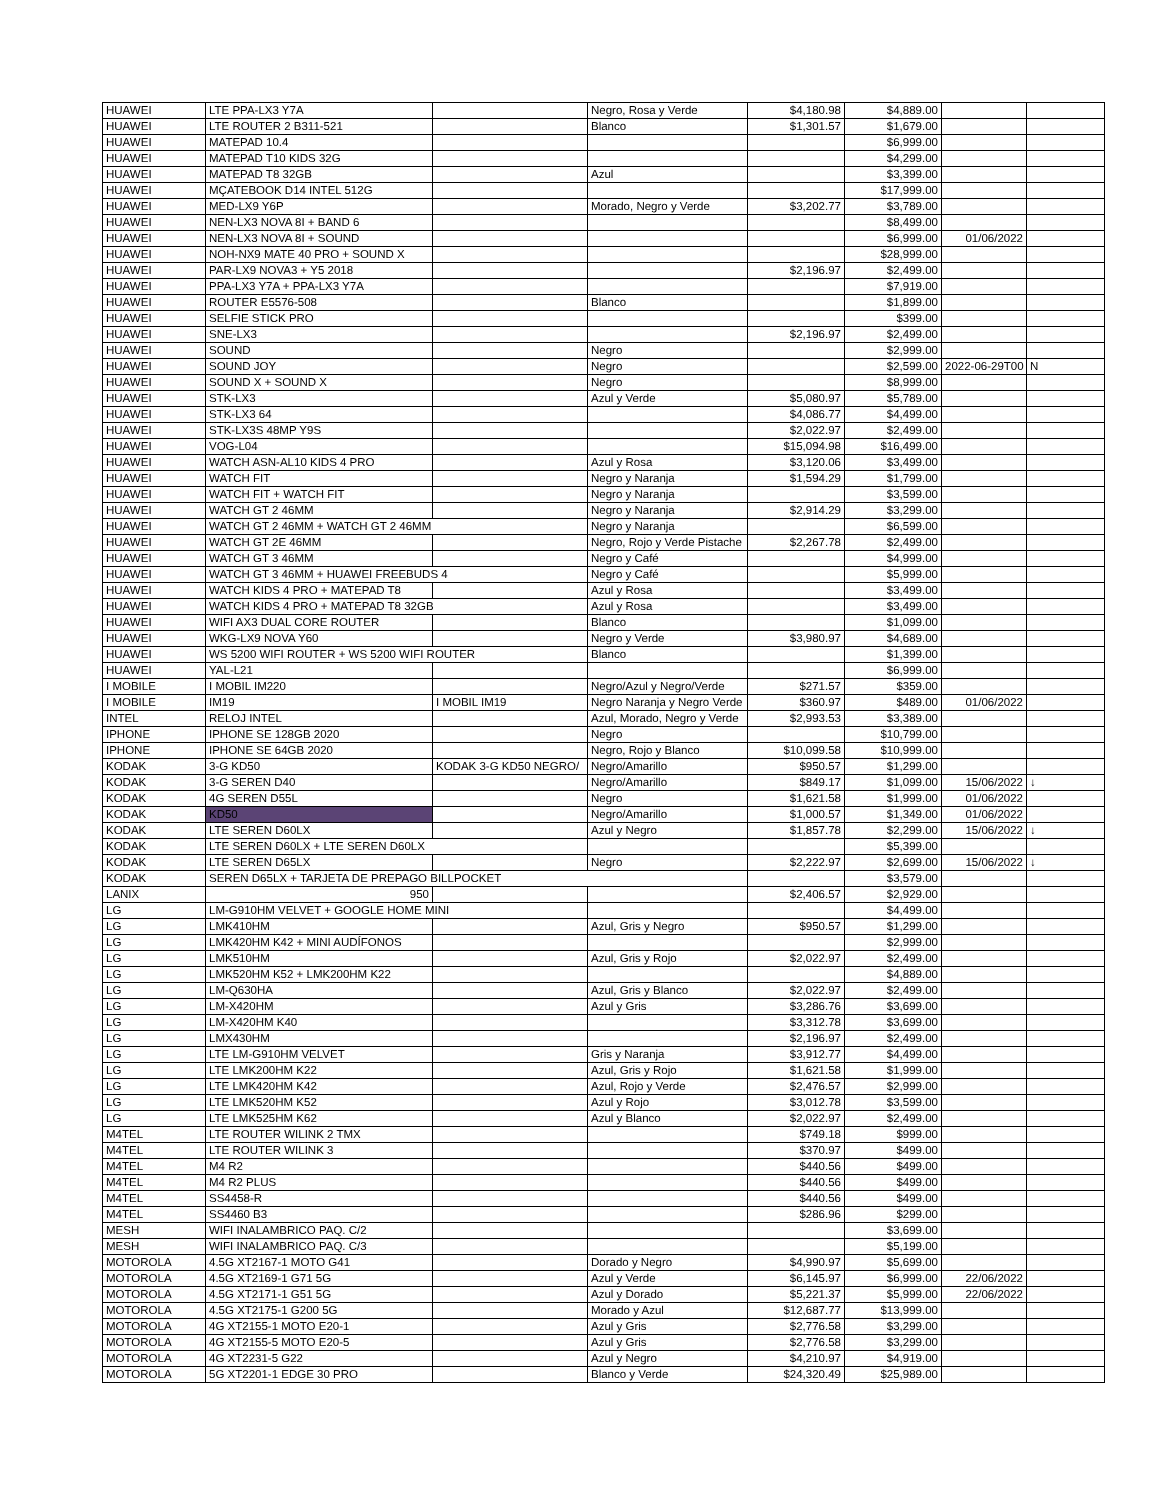| HUAWEI | LTE PPA-LX3 Y7A | | Negro, Rosa y Verde | $4,180.98 | $4,889.00 | | |
| HUAWEI | LTE ROUTER 2 B311-521 | | Blanco | $1,301.57 | $1,679.00 | | |
| HUAWEI | MATEPAD 10.4 | | | | $6,999.00 | | |
| HUAWEI | MATEPAD T10 KIDS 32G | | | | $4,299.00 | | |
| HUAWEI | MATEPAD T8 32GB | | Azul | | $3,399.00 | | |
| HUAWEI | MÇATEBOOK D14 INTEL 512G | | | | $17,999.00 | | |
| HUAWEI | MED-LX9 Y6P | | Morado, Negro y Verde | $3,202.77 | $3,789.00 | | |
| HUAWEI | NEN-LX3 NOVA 8I + BAND 6 | | | | $8,499.00 | | |
| HUAWEI | NEN-LX3 NOVA 8I + SOUND | | | | $6,999.00 | 01/06/2022 | |
| HUAWEI | NOH-NX9 MATE 40 PRO + SOUND X | | | | $28,999.00 | | |
| HUAWEI | PAR-LX9 NOVA3 + Y5 2018 | | | $2,196.97 | $2,499.00 | | |
| HUAWEI | PPA-LX3 Y7A + PPA-LX3 Y7A | | | | $7,919.00 | | |
| HUAWEI | ROUTER E5576-508 | | Blanco | | $1,899.00 | | |
| HUAWEI | SELFIE STICK PRO | | | | $399.00 | | |
| HUAWEI | SNE-LX3 | | | $2,196.97 | $2,499.00 | | |
| HUAWEI | SOUND | | Negro | | $2,999.00 | | |
| HUAWEI | SOUND JOY | | Negro | | $2,599.00 | 2022-06-29T00 | N |
| HUAWEI | SOUND X + SOUND X | | Negro | | $8,999.00 | | |
| HUAWEI | STK-LX3 | | Azul y Verde | $5,080.97 | $5,789.00 | | |
| HUAWEI | STK-LX3 64 | | | $4,086.77 | $4,499.00 | | |
| HUAWEI | STK-LX3S 48MP Y9S | | | $2,022.97 | $2,499.00 | | |
| HUAWEI | VOG-L04 | | | $15,094.98 | $16,499.00 | | |
| HUAWEI | WATCH ASN-AL10 KIDS 4 PRO | | Azul y Rosa | $3,120.06 | $3,499.00 | | |
| HUAWEI | WATCH FIT | | Negro y Naranja | $1,594.29 | $1,799.00 | | |
| HUAWEI | WATCH FIT + WATCH FIT | | Negro y Naranja | | $3,599.00 | | |
| HUAWEI | WATCH GT 2 46MM | | Negro y Naranja | $2,914.29 | $3,299.00 | | |
| HUAWEI | WATCH GT 2 46MM + WATCH GT 2 46MM | | Negro y Naranja | | $6,599.00 | | |
| HUAWEI | WATCH GT 2E 46MM | | Negro, Rojo y Verde Pistache | $2,267.78 | $2,499.00 | | |
| HUAWEI | WATCH GT 3 46MM | | Negro y Café | | $4,999.00 | | |
| HUAWEI | WATCH GT 3 46MM + HUAWEI FREEBUDS 4 | | Negro y Café | | $5,999.00 | | |
| HUAWEI | WATCH KIDS 4 PRO + MATEPAD T8 | | Azul y Rosa | | $3,499.00 | | |
| HUAWEI | WATCH KIDS 4 PRO + MATEPAD T8 32GB | | Azul y Rosa | | $3,499.00 | | |
| HUAWEI | WIFI AX3 DUAL CORE ROUTER | | Blanco | | $1,099.00 | | |
| HUAWEI | WKG-LX9 NOVA Y60 | | Negro y Verde | $3,980.97 | $4,689.00 | | |
| HUAWEI | WS 5200 WIFI ROUTER + WS 5200 WIFI ROUTER | | Blanco | | $1,399.00 | | |
| HUAWEI | YAL-L21 | | | | $6,999.00 | | |
| I MOBILE | I MOBIL IM220 | | Negro/Azul y Negro/Verde | $271.57 | $359.00 | | |
| I MOBILE | IM19 | I MOBIL IM19 | Negro Naranja y Negro Verde | $360.97 | $489.00 | 01/06/2022 | |
| INTEL | RELOJ INTEL | | Azul, Morado, Negro y Verde | $2,993.53 | $3,389.00 | | |
| IPHONE | IPHONE SE 128GB 2020 | | Negro | | $10,799.00 | | |
| IPHONE | IPHONE SE 64GB 2020 | | Negro, Rojo y Blanco | $10,099.58 | $10,999.00 | | |
| KODAK | 3-G KD50 | KODAK 3-G KD50 NEGRO/ | Negro/Amarillo | $950.57 | $1,299.00 | | |
| KODAK | 3-G SEREN D40 | | Negro/Amarillo | $849.17 | $1,099.00 | 15/06/2022 | ↓ |
| KODAK | 4G SEREN D55L | | Negro | $1,621.58 | $1,999.00 | 01/06/2022 | |
| KODAK | KD50 | | Negro/Amarillo | $1,000.57 | $1,349.00 | 01/06/2022 | |
| KODAK | LTE SEREN D60LX | | Azul y Negro | $1,857.78 | $2,299.00 | 15/06/2022 | ↓ |
| KODAK | LTE SEREN D60LX + LTE SEREN D60LX | | | | $5,399.00 | | |
| KODAK | LTE SEREN D65LX | | Negro | $2,222.97 | $2,699.00 | 15/06/2022 | ↓ |
| KODAK | SEREN D65LX + TARJETA DE PREPAGO BILLPOCKET | | | | $3,579.00 | | |
| LANIX | 950 | | | $2,406.57 | $2,929.00 | | |
| LG | LM-G910HM VELVET + GOOGLE HOME MINI | | | | $4,499.00 | | |
| LG | LMK410HM | | Azul, Gris y Negro | $950.57 | $1,299.00 | | |
| LG | LMK420HM K42 + MINI AUDÍFONOS | | | | $2,999.00 | | |
| LG | LMK510HM | | Azul, Gris y Rojo | $2,022.97 | $2,499.00 | | |
| LG | LMK520HM K52 + LMK200HM K22 | | | | $4,889.00 | | |
| LG | LM-Q630HA | | Azul, Gris y Blanco | $2,022.97 | $2,499.00 | | |
| LG | LM-X420HM | | Azul y Gris | $3,286.76 | $3,699.00 | | |
| LG | LM-X420HM K40 | | | $3,312.78 | $3,699.00 | | |
| LG | LMX430HM | | | $2,196.97 | $2,499.00 | | |
| LG | LTE LM-G910HM VELVET | | Gris y Naranja | $3,912.77 | $4,499.00 | | |
| LG | LTE LMK200HM K22 | | Azul, Gris y Rojo | $1,621.58 | $1,999.00 | | |
| LG | LTE LMK420HM K42 | | Azul, Rojo y Verde | $2,476.57 | $2,999.00 | | |
| LG | LTE LMK520HM K52 | | Azul y Rojo | $3,012.78 | $3,599.00 | | |
| LG | LTE LMK525HM K62 | | Azul y Blanco | $2,022.97 | $2,499.00 | | |
| M4TEL | LTE ROUTER WILINK 2 TMX | | | $749.18 | $999.00 | | |
| M4TEL | LTE ROUTER WILINK 3 | | | $370.97 | $499.00 | | |
| M4TEL | M4 R2 | | | $440.56 | $499.00 | | |
| M4TEL | M4 R2 PLUS | | | $440.56 | $499.00 | | |
| M4TEL | SS4458-R | | | $440.56 | $499.00 | | |
| M4TEL | SS4460 B3 | | | $286.96 | $299.00 | | |
| MESH | WIFI INALAMBRICO PAQ. C/2 | | | | $3,699.00 | | |
| MESH | WIFI INALAMBRICO PAQ. C/3 | | | | $5,199.00 | | |
| MOTOROLA | 4.5G XT2167-1 MOTO G41 | | Dorado y Negro | $4,990.97 | $5,699.00 | | |
| MOTOROLA | 4.5G XT2169-1 G71 5G | | Azul y Verde | $6,145.97 | $6,999.00 | 22/06/2022 | |
| MOTOROLA | 4.5G XT2171-1 G51 5G | | Azul y Dorado | $5,221.37 | $5,999.00 | 22/06/2022 | |
| MOTOROLA | 4.5G XT2175-1 G200 5G | | Morado y Azul | $12,687.77 | $13,999.00 | | |
| MOTOROLA | 4G XT2155-1 MOTO E20-1 | | Azul y Gris | $2,776.58 | $3,299.00 | | |
| MOTOROLA | 4G XT2155-5 MOTO E20-5 | | Azul y Gris | $2,776.58 | $3,299.00 | | |
| MOTOROLA | 4G XT2231-5 G22 | | Azul y Negro | $4,210.97 | $4,919.00 | | |
| MOTOROLA | 5G XT2201-1 EDGE 30 PRO | | Blanco y Verde | $24,320.49 | $25,989.00 | | |